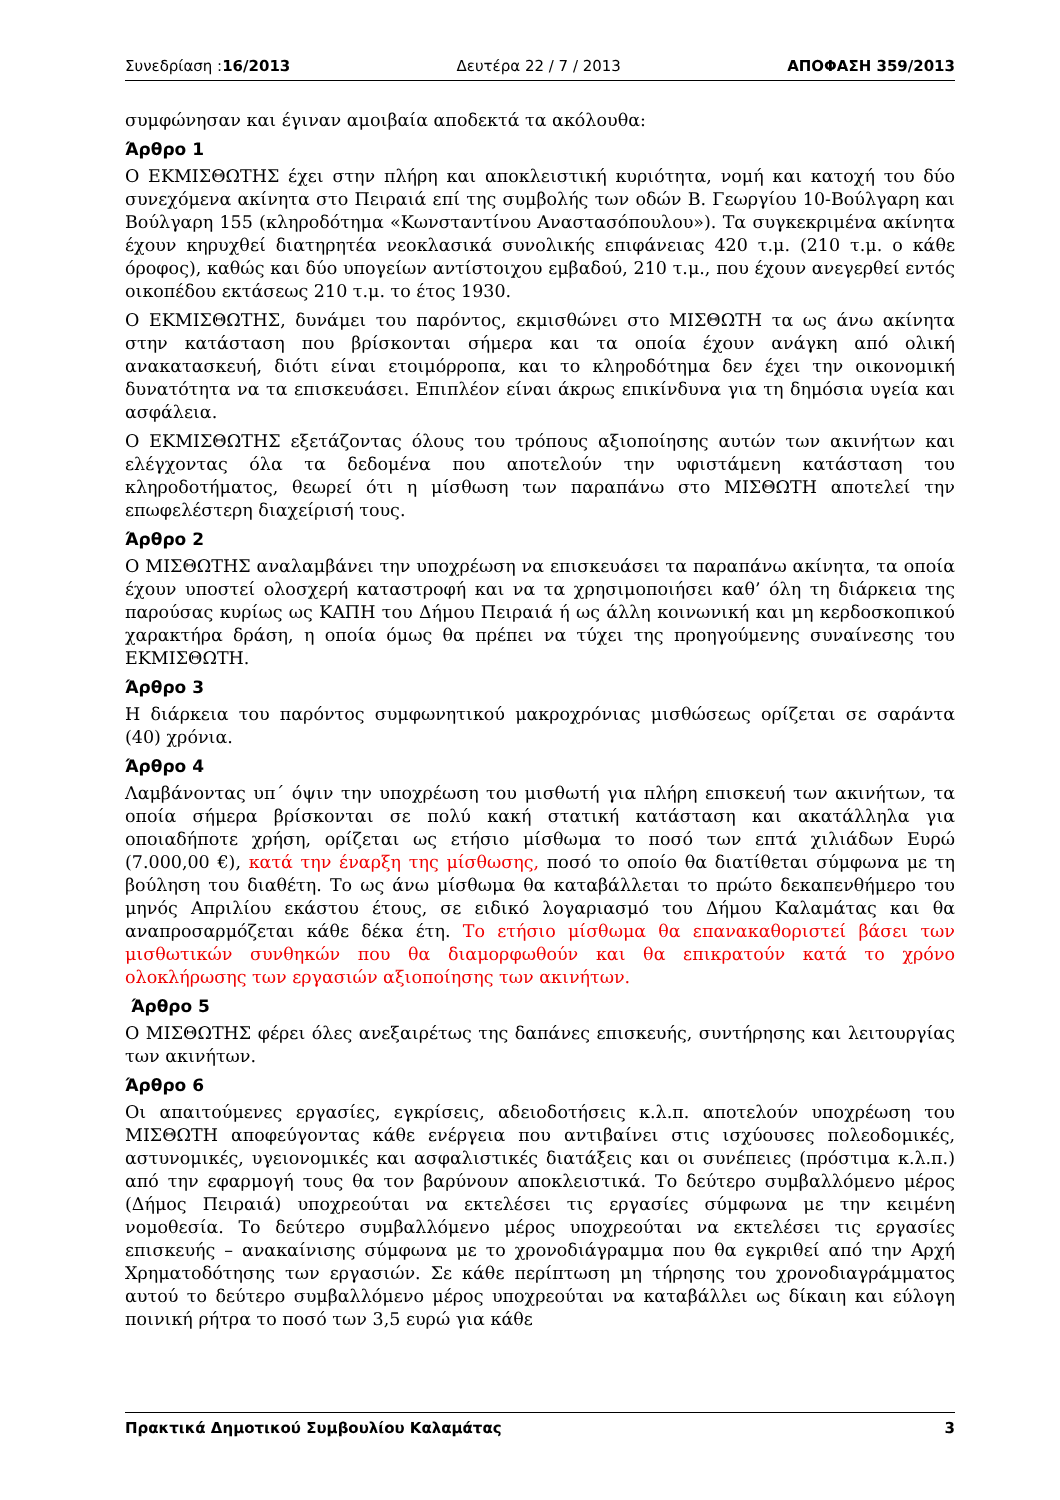Συνεδρίαση :16/2013 Δευτέρα 22 / 7 / 2013 ΑΠΟΦΑΣΗ 359/2013
συμφώνησαν και έγιναν αμοιβαία αποδεκτά τα ακόλουθα:
Άρθρο 1
Ο ΕΚΜΙΣΘΩΤΗΣ έχει στην πλήρη και αποκλειστική κυριότητα, νομή και κατοχή του δύο συνεχόμενα ακίνητα στο Πειραιά επί της συμβολής των οδών Β. Γεωργίου 10-Βούλγαρη και Βούλγαρη 155 (κληροδότημα «Κωνσταντίνου Αναστασόπουλου»). Τα συγκεκριμένα ακίνητα έχουν κηρυχθεί διατηρητέα νεοκλασικά συνολικής επιφάνειας 420 τ.μ. (210 τ.μ. ο κάθε όροφος), καθώς και δύο υπογείων αντίστοιχου εμβαδού, 210 τ.μ., που έχουν ανεγερθεί εντός οικοπέδου εκτάσεως 210 τ.μ. το έτος 1930.
Ο ΕΚΜΙΣΘΩΤΗΣ, δυνάμει του παρόντος, εκμισθώνει στο ΜΙΣΘΩΤΗ τα ως άνω ακίνητα στην κατάσταση που βρίσκονται σήμερα και τα οποία έχουν ανάγκη από ολική ανακατασκευή, διότι είναι ετοιμόρροπα, και το κληροδότημα δεν έχει την οικονομική δυνατότητα να τα επισκευάσει. Επιπλέον είναι άκρως επικίνδυνα για τη δημόσια υγεία και ασφάλεια.
Ο ΕΚΜΙΣΘΩΤΗΣ εξετάζοντας όλους του τρόπους αξιοποίησης αυτών των ακινήτων και ελέγχοντας όλα τα δεδομένα που αποτελούν την υφιστάμενη κατάσταση του κληροδοτήματος, θεωρεί ότι η μίσθωση των παραπάνω στο ΜΙΣΘΩΤΗ αποτελεί την επωφελέστερη διαχείρισή τους.
Άρθρο 2
Ο ΜΙΣΘΩΤΗΣ αναλαμβάνει την υποχρέωση να επισκευάσει τα παραπάνω ακίνητα, τα οποία έχουν υποστεί ολοσχερή καταστροφή και να τα χρησιμοποιήσει καθ’ όλη τη διάρκεια της παρούσας κυρίως ως ΚΑΠΗ του Δήμου Πειραιά ή ως άλλη κοινωνική και μη κερδοσκοπικού χαρακτήρα δράση, η οποία όμως θα πρέπει να τύχει της προηγούμενης συναίνεσης του ΕΚΜΙΣΘΩΤΗ.
Άρθρο 3
Η διάρκεια του παρόντος συμφωνητικού μακροχρόνιας μισθώσεως ορίζεται σε σαράντα (40) χρόνια.
Άρθρο 4
Λαμβάνοντας υπ΄ όψιν την υποχρέωση του μισθωτή για πλήρη επισκευή των ακινήτων, τα οποία σήμερα βρίσκονται σε πολύ κακή στατική κατάσταση και ακατάλληλα για οποιαδήποτε χρήση, ορίζεται ως ετήσιο μίσθωμα το ποσό των επτά χιλιάδων Ευρώ (7.000,00 €), κατά την έναρξη της μίσθωσης, ποσό το οποίο θα διατίθεται σύμφωνα με τη βούληση του διαθέτη. Το ως άνω μίσθωμα θα καταβάλλεται το πρώτο δεκαπενθήμερο του μηνός Απριλίου εκάστου έτους, σε ειδικό λογαριασμό του Δήμου Καλαμάτας και θα αναπροσαρμόζεται κάθε δέκα έτη. Το ετήσιο μίσθωμα θα επανακαθοριστεί βάσει των μισθωτικών συνθηκών που θα διαμορφωθούν και θα επικρατούν κατά το χρόνο ολοκλήρωσης των εργασιών αξιοποίησης των ακινήτων.
Άρθρο 5
Ο ΜΙΣΘΩΤΗΣ φέρει όλες ανεξαιρέτως της δαπάνες επισκευής, συντήρησης και λειτουργίας των ακινήτων.
Άρθρο 6
Οι απαιτούμενες εργασίες, εγκρίσεις, αδειοδοτήσεις κ.λ.π. αποτελούν υποχρέωση του ΜΙΣΘΩΤΗ αποφεύγοντας κάθε ενέργεια που αντιβαίνει στις ισχύουσες πολεοδομικές, αστυνομικές, υγειονομικές και ασφαλιστικές διατάξεις και οι συνέπειες (πρόστιμα κ.λ.π.) από την εφαρμογή τους θα τον βαρύνουν αποκλειστικά. Το δεύτερο συμβαλλόμενο μέρος (Δήμος Πειραιά) υποχρεούται να εκτελέσει τις εργασίες σύμφωνα με την κειμένη νομοθεσία. Το δεύτερο συμβαλλόμενο μέρος υποχρεούται να εκτελέσει τις εργασίες επισκευής – ανακαίνισης σύμφωνα με το χρονοδιάγραμμα που θα εγκριθεί από την Αρχή Χρηματοδότησης των εργασιών. Σε κάθε περίπτωση μη τήρησης του χρονοδιαγράμματος αυτού το δεύτερο συμβαλλόμενο μέρος υποχρεούται να καταβάλλει ως δίκαιη και εύλογη ποινική ρήτρα το ποσό των 3,5 ευρώ για κάθε
Πρακτικά Δημοτικού Συμβουλίου Καλαμάτας 3